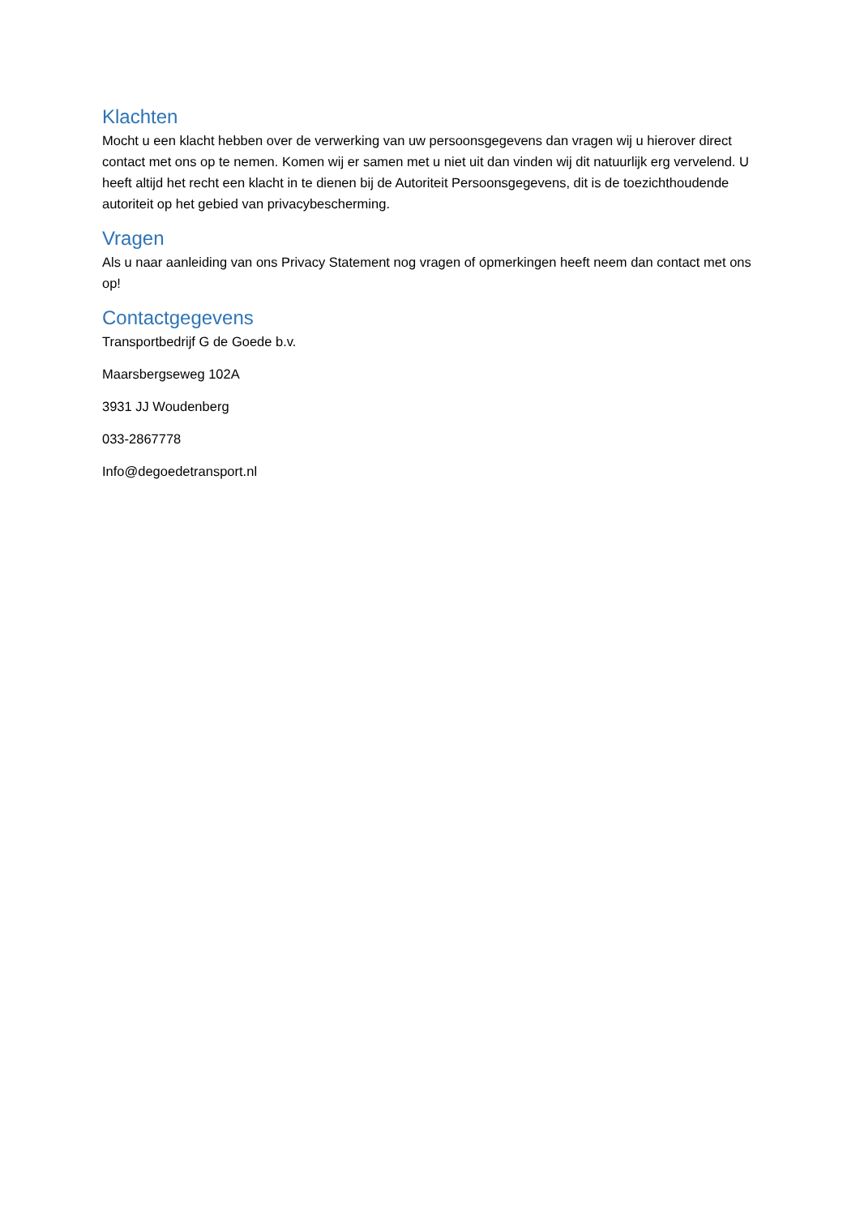Klachten
Mocht u een klacht hebben over de verwerking van uw persoonsgegevens dan vragen wij u hierover direct contact met ons op te nemen. Komen wij er samen met u niet uit dan vinden wij dit natuurlijk erg vervelend. U heeft altijd het recht een klacht in te dienen bij de Autoriteit Persoonsgegevens, dit is de toezichthoudende autoriteit op het gebied van privacybescherming.
Vragen
Als u naar aanleiding van ons Privacy Statement nog vragen of opmerkingen heeft neem dan contact met ons op!
Contactgegevens
Transportbedrijf G de Goede b.v.
Maarsbergseweg 102A
3931 JJ Woudenberg
033-2867778
Info@degoedetransport.nl